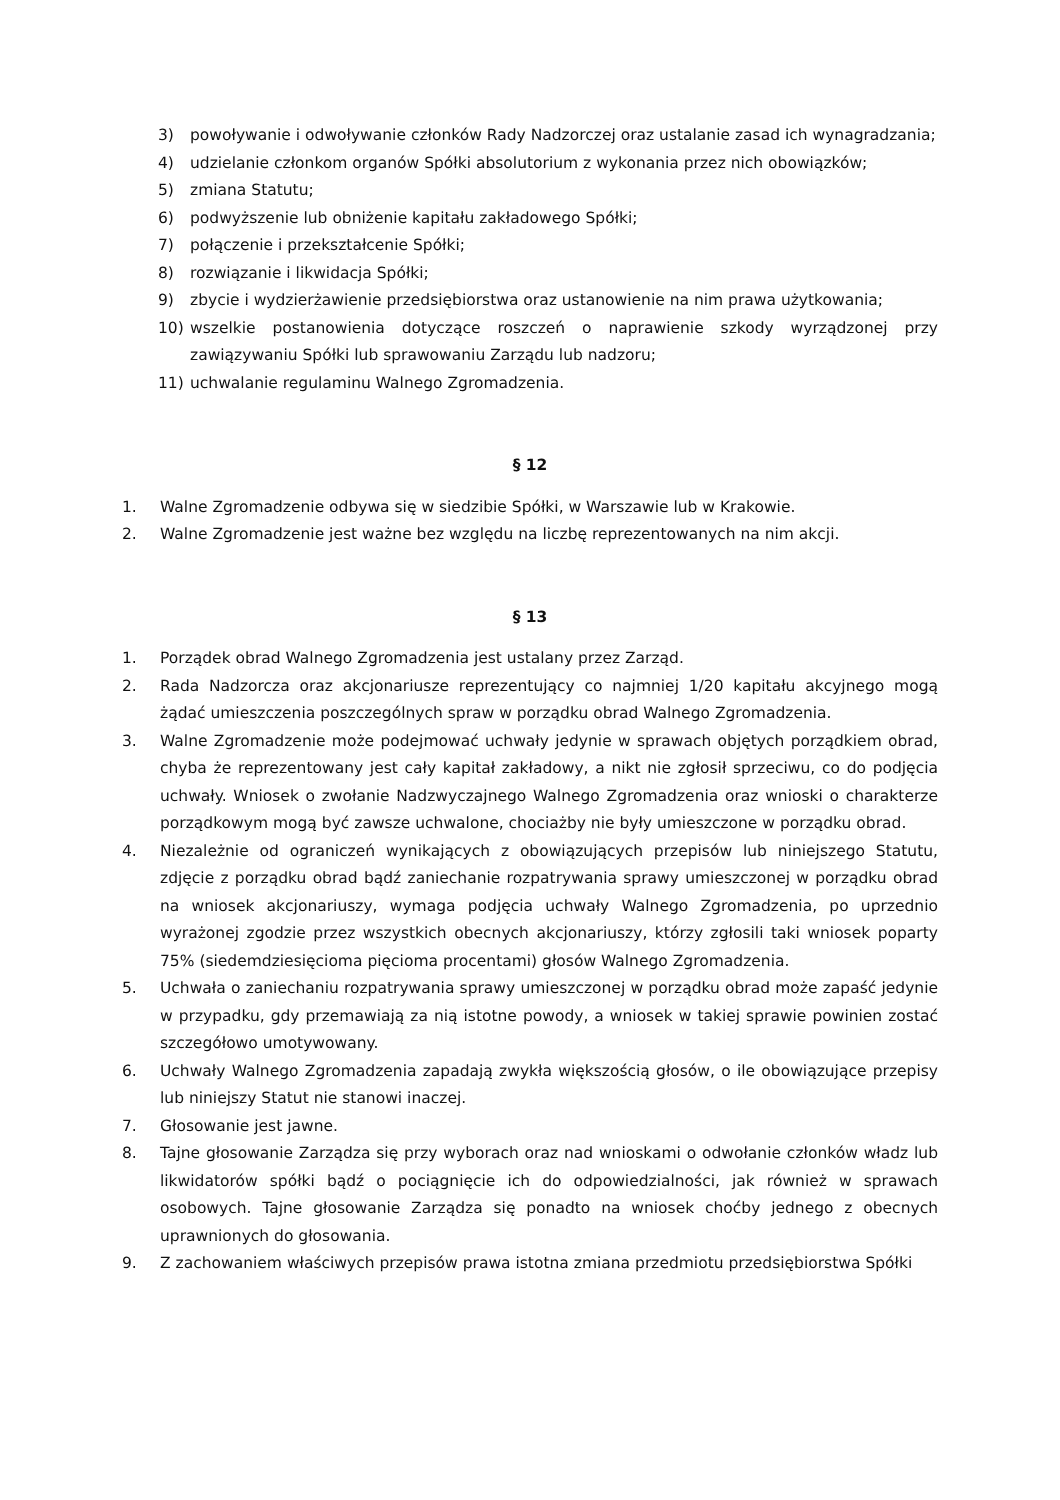3) powoływanie i odwoływanie członków Rady Nadzorczej oraz ustalanie zasad ich wynagradzania;
4) udzielanie członkom organów Spółki absolutorium z wykonania przez nich obowiązków;
5) zmiana Statutu;
6) podwyższenie lub obniżenie kapitału zakładowego Spółki;
7) połączenie i przekształcenie Spółki;
8) rozwiązanie i likwidacja Spółki;
9) zbycie i wydzierżawienie przedsiębiorstwa oraz ustanowienie na nim prawa użytkowania;
10) wszelkie postanowienia dotyczące roszczeń o naprawienie szkody wyrządzonej przy zawiązywaniu Spółki lub sprawowaniu Zarządu lub nadzoru;
11) uchwalanie regulaminu Walnego Zgromadzenia.
§ 12
1. Walne Zgromadzenie odbywa się w siedzibie Spółki, w Warszawie lub w Krakowie.
2. Walne Zgromadzenie jest ważne bez względu na liczbę reprezentowanych na nim akcji.
§ 13
1. Porządek obrad Walnego Zgromadzenia jest ustalany przez Zarząd.
2. Rada Nadzorcza oraz akcjonariusze reprezentujący co najmniej 1/20 kapitału akcyjnego mogą żądać umieszczenia poszczególnych spraw w porządku obrad Walnego Zgromadzenia.
3. Walne Zgromadzenie może podejmować uchwały jedynie w sprawach objętych porządkiem obrad, chyba że reprezentowany jest cały kapitał zakładowy, a nikt nie zgłosił sprzeciwu, co do podjęcia uchwały. Wniosek o zwołanie Nadzwyczajnego Walnego Zgromadzenia oraz wnioski o charakterze porządkowym mogą być zawsze uchwalone, chociażby nie były umieszczone w porządku obrad.
4. Niezależnie od ograniczeń wynikających z obowiązujących przepisów lub niniejszego Statutu, zdjęcie z porządku obrad bądź zaniechanie rozpatrywania sprawy umieszczonej w porządku obrad na wniosek akcjonariuszy, wymaga podjęcia uchwały Walnego Zgromadzenia, po uprzednio wyrażonej zgodzie przez wszystkich obecnych akcjonariuszy, którzy zgłosili taki wniosek poparty 75% (siedemdziesięcioma pięcioma procentami) głosów Walnego Zgromadzenia.
5. Uchwała o zaniechaniu rozpatrywania sprawy umieszczonej w porządku obrad może zapaść jedynie w przypadku, gdy przemawiają za nią istotne powody, a wniosek w takiej sprawie powinien zostać szczegółowo umotywowany.
6. Uchwały Walnego Zgromadzenia zapadają zwykła większością głosów, o ile obowiązujące przepisy lub niniejszy Statut nie stanowi inaczej.
7. Głosowanie jest jawne.
8. Tajne głosowanie Zarządza się przy wyborach oraz nad wnioskami o odwołanie członków władz lub likwidatorów spółki bądź o pociągnięcie ich do odpowiedzialności, jak również w sprawach osobowych. Tajne głosowanie Zarządza się ponadto na wniosek choćby jednego z obecnych uprawnionych do głosowania.
9. Z zachowaniem właściwych przepisów prawa istotna zmiana przedmiotu przedsiębiorstwa Spółki